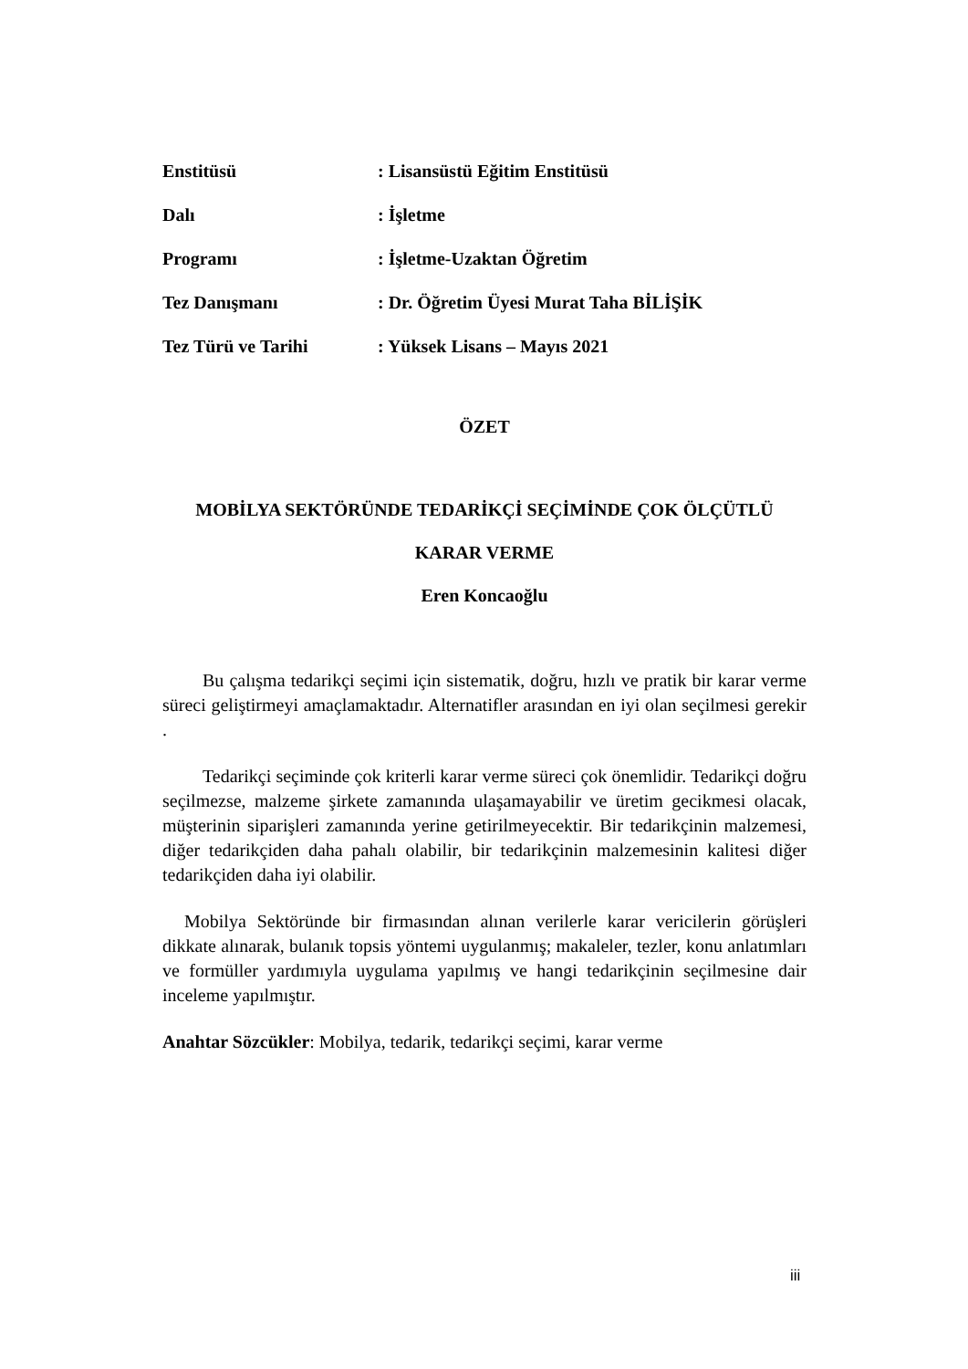| Enstitüsü | : Lisansüstü Eğitim Enstitüsü |
| Dalı | : İşletme |
| Programı | : İşletme-Uzaktan Öğretim |
| Tez Danışmanı | : Dr. Öğretim Üyesi Murat Taha BİLİŞİK |
| Tez Türü ve Tarihi | : Yüksek Lisans – Mayıs 2021 |
ÖZET
MOBİLYA SEKTÖRÜNDE TEDARİKÇİ SEÇİMİNDE ÇOK ÖLÇÜTLÜ
KARAR VERME
Eren Koncaoğlu
Bu çalışma tedarikçi seçimi için sistematik, doğru, hızlı ve pratik bir karar verme süreci geliştirmeyi amaçlamaktadır. Alternatifler arasından en iyi olan seçilmesi gerekir .
Tedarikçi seçiminde çok kriterli karar verme süreci çok önemlidir. Tedarikçi doğru seçilmezse, malzeme şirkete zamanında ulaşamayabilir ve üretim gecikmesi olacak, müşterinin siparişleri zamanında yerine getirilmeyecektir. Bir tedarikçinin malzemesi, diğer tedarikçiden daha pahalı olabilir, bir tedarikçinin malzemesinin kalitesi diğer tedarikçiden daha iyi olabilir.
Mobilya Sektöründe bir firmasından alınan verilerle karar vericilerin görüşleri dikkate alınarak, bulanık topsis yöntemi uygulanmış; makaleler, tezler, konu anlatımları ve formüller yardımıyla uygulama yapılmış ve hangi tedarikçinin seçilmesine dair inceleme yapılmıştır.
Anahtar Sözcükler: Mobilya, tedarik, tedarikçi seçimi, karar verme
iii